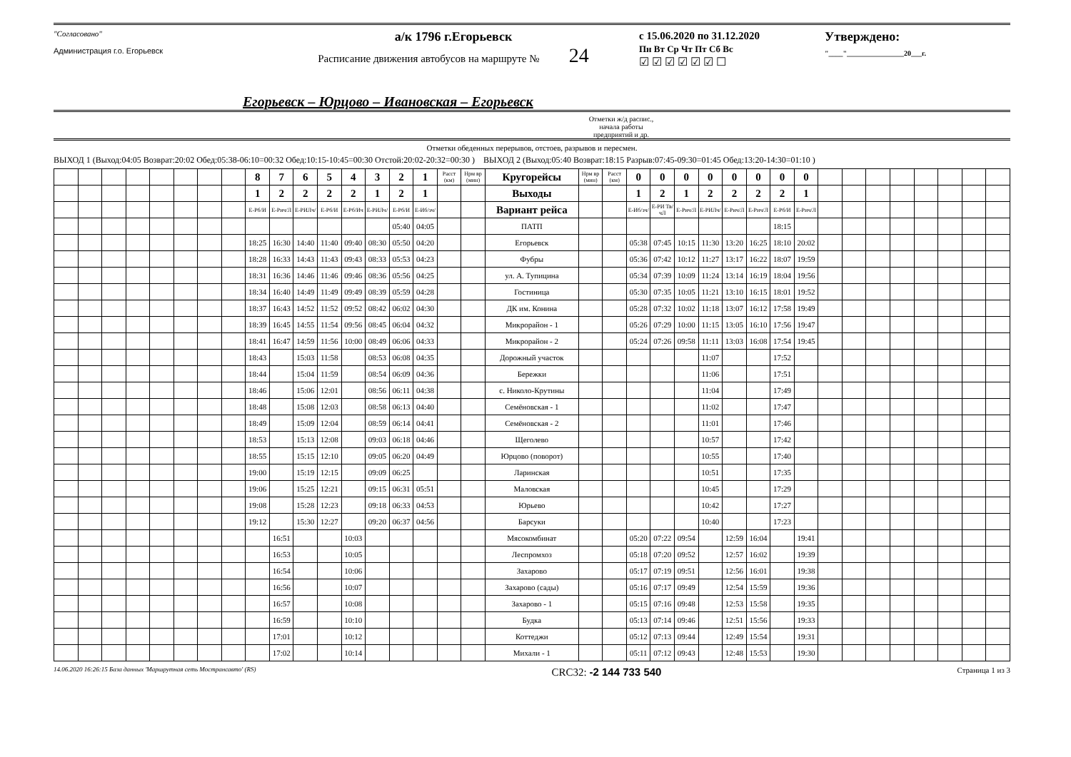"Согласовано"
Администрация г.о. Егорьевск
а/к 1796 г.Егорьевск
Расписание движения автобусов на маршруте № 24
с 15.06.2020 по 31.12.2020
Пн Вт Ср Чт Пт Сб Вс
☑ ☑ ☑ ☑ ☑ ☑ ☐
Утверждено:
"____"________________20___г.
Егорьевск – Юрцово – Ивановская – Егорьевск
Отметки ж/д распис.,
начала работы
предприятий и др.
Отметки обеденных перерывов, отстоев, разрывов и пересмен.
ВЫХОД 1 (Выход:04:05 Возврат:20:02 Обед:05:38-06:10=00:32 Обед:10:15-10:45=00:30 Отстой:20:02-20:32=00:30 ) ВЫХОД 2 (Выход:05:40 Возврат:18:15 Разрыв:07:45-09:30=01:45 Обед:13:20-14:30=01:10 )
| | | | | | | | | 8 | 7 | 6 | 5 | 4 | 3 | 2 | 1 | Расст (км) | Нрм вр (мин) | Кругорейсы | Нрм вр (мин) | Расст (км) | 0 | 0 | 0 | 0 | 0 | 0 | 0 | 0 | | | | | | | | |
| | | | | | | | | 1 | 2 | 2 | 2 | 2 | 1 | 2 | 1 | | | Выходы | | | 1 | 2 | 1 | 2 | 2 | 2 | 2 | 1 | | | | | | | | |
| | | | | | | | | Е-Рб/И | Е-Рич/Л | Е-РИЛч/ | Е-Рб/И | Е-Рб/Ич | Е-РИЛч/ | Е-Рб/И | Е-Иб/зч/ | | | Вариант рейса | | | Е-Иб/зч/ | Е-РИ Тв/чЛ | Е-Рич/Л | Е-РИЛч/ | Е-Рич/Л | Е-Рич/Л | Е-Рб/И | Е-Рич/Л | | | | | | | | |
| | | | | | | | | | | | | | | 05:40 | 04:05 | | | ПАТП | | | | | | | | | 18:15 | | | | | | | | | |
| | | | | | | | | 18:25 | 16:30 | 14:40 | 11:40 | 09:40 | 08:30 | 05:50 | 04:20 | | | Егорьевск | | | 05:38 | 07:45 | 10:15 | 11:30 | 13:20 | 16:25 | 18:10 | 20:02 | | | | | | | | |
| | | | | | | | | 18:28 | 16:33 | 14:43 | 11:43 | 09:43 | 08:33 | 05:53 | 04:23 | | | Фубры | | | 05:36 | 07:42 | 10:12 | 11:27 | 13:17 | 16:22 | 18:07 | 19:59 | | | | | | | | |
| | | | | | | | | 18:31 | 16:36 | 14:46 | 11:46 | 09:46 | 08:36 | 05:56 | 04:25 | | | ул. А. Тупицина | | | 05:34 | 07:39 | 10:09 | 11:24 | 13:14 | 16:19 | 18:04 | 19:56 | | | | | | | | |
| | | | | | | | | 18:34 | 16:40 | 14:49 | 11:49 | 09:49 | 08:39 | 05:59 | 04:28 | | | Гостиница | | | 05:30 | 07:35 | 10:05 | 11:21 | 13:10 | 16:15 | 18:01 | 19:52 | | | | | | | | |
| | | | | | | | | 18:37 | 16:43 | 14:52 | 11:52 | 09:52 | 08:42 | 06:02 | 04:30 | | | ДК им. Конина | | | 05:28 | 07:32 | 10:02 | 11:18 | 13:07 | 16:12 | 17:58 | 19:49 | | | | | | | | |
| | | | | | | | | 18:39 | 16:45 | 14:55 | 11:54 | 09:56 | 08:45 | 06:04 | 04:32 | | | Микрорайон - 1 | | | 05:26 | 07:29 | 10:00 | 11:15 | 13:05 | 16:10 | 17:56 | 19:47 | | | | | | | | |
| | | | | | | | | 18:41 | 16:47 | 14:59 | 11:56 | 10:00 | 08:49 | 06:06 | 04:33 | | | Микрорайон - 2 | | | 05:24 | 07:26 | 09:58 | 11:11 | 13:03 | 16:08 | 17:54 | 19:45 | | | | | | | | |
| | | | | | | | | 18:43 | | 15:03 | 11:58 | | 08:53 | 06:08 | 04:35 | | | Дорожный участок | | | | | | 11:07 | | | 17:52 | | | | | | | | | |
| | | | | | | | | 18:44 | | 15:04 | 11:59 | | 08:54 | 06:09 | 04:36 | | | Бережки | | | | | | 11:06 | | | 17:51 | | | | | | | | | |
| | | | | | | | | 18:46 | | 15:06 | 12:01 | | 08:56 | 06:11 | 04:38 | | | с. Николо-Крутины | | | | | | 11:04 | | | 17:49 | | | | | | | | | |
| | | | | | | | | 18:48 | | 15:08 | 12:03 | | 08:58 | 06:13 | 04:40 | | | Семёновская - 1 | | | | | | 11:02 | | | 17:47 | | | | | | | | | |
| | | | | | | | | 18:49 | | 15:09 | 12:04 | | 08:59 | 06:14 | 04:41 | | | Семёновская - 2 | | | | | | 11:01 | | | 17:46 | | | | | | | | | |
| | | | | | | | | 18:53 | | 15:13 | 12:08 | | 09:03 | 06:18 | 04:46 | | | Щеголево | | | | | | 10:57 | | | 17:42 | | | | | | | | | |
| | | | | | | | | 18:55 | | 15:15 | 12:10 | | 09:05 | 06:20 | 04:49 | | | Юрцово (поворот) | | | | | | 10:55 | | | 17:40 | | | | | | | | | |
| | | | | | | | | 19:00 | | 15:19 | 12:15 | | 09:09 | 06:25 | | | | Ларинская | | | | | | 10:51 | | | 17:35 | | | | | | | | | |
| | | | | | | | | 19:06 | | 15:25 | 12:21 | | 09:15 | 06:31 | 05:51 | | | Маловская | | | | | | 10:45 | | | 17:29 | | | | | | | | | |
| | | | | | | | | 19:08 | | 15:28 | 12:23 | | 09:18 | 06:33 | 04:53 | | | Юрьево | | | | | | 10:42 | | | 17:27 | | | | | | | | | |
| | | | | | | | | 19:12 | | 15:30 | 12:27 | | 09:20 | 06:37 | 04:56 | | | Барсуки | | | | | | 10:40 | | | 17:23 | | | | | | | | | |
| | | | | | | | | | 16:51 | | | 10:03 | | | | | | Мясокомбинат | | | 05:20 | 07:22 | 09:54 | | 12:59 | 16:04 | | 19:41 | | | | | | | | |
| | | | | | | | | | 16:53 | | | 10:05 | | | | | | Леспромхоз | | | 05:18 | 07:20 | 09:52 | | 12:57 | 16:02 | | 19:39 | | | | | | | | |
| | | | | | | | | | 16:54 | | | 10:06 | | | | | | Захарово | | | 05:17 | 07:19 | 09:51 | | 12:56 | 16:01 | | 19:38 | | | | | | | | |
| | | | | | | | | | 16:56 | | | 10:07 | | | | | | Захарово (сады) | | | 05:16 | 07:17 | 09:49 | | 12:54 | 15:59 | | 19:36 | | | | | | | | |
| | | | | | | | | | 16:57 | | | 10:08 | | | | | | Захарово - 1 | | | 05:15 | 07:16 | 09:48 | | 12:53 | 15:58 | | 19:35 | | | | | | | | |
| | | | | | | | | | 16:59 | | | 10:10 | | | | | | Будка | | | 05:13 | 07:14 | 09:46 | | 12:51 | 15:56 | | 19:33 | | | | | | | | |
| | | | | | | | | | 17:01 | | | 10:12 | | | | | | Коттеджи | | | 05:12 | 07:13 | 09:44 | | 12:49 | 15:54 | | 19:31 | | | | | | | | |
| | | | | | | | | | 17:02 | | | 10:14 | | | | | | Михали - 1 | | | 05:11 | 07:12 | 09:43 | | 12:48 | 15:53 | | 19:30 | | | | | | | | |
14.06.2020 16:26:15 База данных 'Маршрутная сеть Мострансавто' (RS) CRC32: -2 144 733 540 Страница 1 из 3